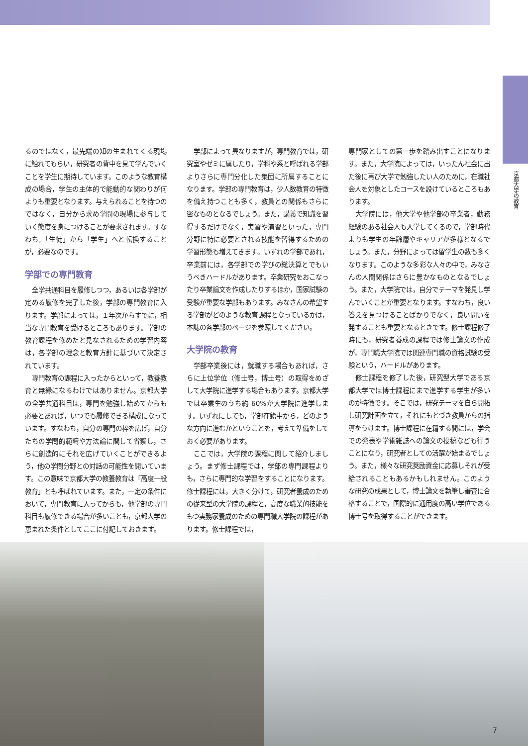京都大学の教育
るのではなく，最先端の知の生まれてくる現場に触れてもらい，研究者の背中を見て学んでいくことを学生に期待しています。このような教育構成の場合，学生の主体的で能動的な関わりが何よりも重要となります。与えられることを待つのではなく，自分から求め学問の現場に参与していく態度を身につけることが要求されます。すなわち,「生徒」から「学生」へと転換することが，必要なのです。
学部での専門教育
全学共通科目を履修しつつ，あるいは各学部が定める履修を完了した後，学部の専門教育に入ります。学部によっては，１年次からすでに，相当な専門教育を受けるところもあります。学部の教育課程を修めたと見なされるための学習内容は，各学部の理念と教育方針に基づいて決定されています。
専門教育の課程に入ったからといって，教養教育と無縁になるわけではありません。京都大学の全学共通科目は，専門を勉強し始めてからも必要とあれば，いつでも履修できる構成になっています。すなわち，自分の専門の枠を広げ，自分たちの学問的範疇や方法論に関して省察し，さらに創造的にそれを広げていくことができるよう，他の学問分野との対話の可能性を開いています。この意味で京都大学の教養教育は「高度一般教育」とも呼ばれています。また，一定の条件において，専門教育に入ってからも，他学部の専門科目も履修できる場合が多いことも，京都大学の恵まれた条件としてここに付記しておきます。
学部によって異なりますが，専門教育では，研究室やゼミに属したり，学科や系と呼ばれる学部よりさらに専門分化した集団に所属することになります。学部の専門教育は，少人数教育の特徴を備え持つことも多く，教員との関係もさらに密なものとなるでしょう。また，講義で知識を習得するだけでなく，実習や演習といった，専門分野に特に必要とされる技能を習得するための学習形態も増えてきます。いずれの学部であれ，卒業前には，各学部での学びの総決算とでもいうべきハードルがあります。卒業研究をおこなったり卒業論文を作成したりするほか，国家試験の受験が重要な学部もあります。みなさんの希望する学部がどのような教育課程となっているかは，本誌の各学部のページを参照してください。
大学院の教育
学部卒業後には，就職する場合もあれば，さらに上位学位（修士号，博士号）の取得をめざして大学院に進学する場合もあります。京都大学では卒業生のうち約 60%が大学院に進学します。いずれにしても，学部在籍中から，どのような方向に進むかということを，考えて準備をしておく必要があります。
ここでは，大学院の課程に関して紹介しましょう。まず修士課程では，学部の専門課程よりも，さらに専門的な学習をすることになります。修士課程には，大きく分けて，研究者養成のための従来型の大学院の課程と，高度な職業的技能をもつ実務家養成のための専門職大学院の課程があります。修士課程では，
専門家としての第一歩を踏み出すことになります。また，大学院によっては，いったん社会に出た後に再び大学で勉強したい人のために，在職社会人を対象としたコースを設けているところもあります。
大学院には，他大学や他学部の卒業者，勤務経験のある社会人も入学してくるので，学部時代よりも学生の年齢層やキャリアが多様となるでしょう。また，分野によっては留学生の数も多くなります。このような多彩な人々の中で，みなさんの人間関係はさらに豊かなものとなるでしょう。また，大学院では，自分でテーマを発見し学んでいくことが重要となります。すなわち，良い答えを見つけることばかりでなく，良い問いを発することも重要となるときです。修士課程修了時にも，研究者養成の課程では修士論文の作成が，専門職大学院では関連専門職の資格試験の受験という，ハードルがあります。
修士課程を修了した後，研究型大学である京都大学では博士課程にまで進学する学生が多いのが特徴です。そこでは，研究テーマを自ら開拓し研究計画を立て，それにもとづき教員からの指導をうけます。博士課程に在籍する間には，学会での発表や学術雑誌への論文の投稿なども行うことになり，研究者としての活躍が始まるでしょう。また，様々な研究奨励資金に応募しそれが受給されることもあるかもしれません。このような研究の成果として，博士論文を執筆し審査に合格することで，国際的に通用度の高い学位である博士号を取得することができます。
7